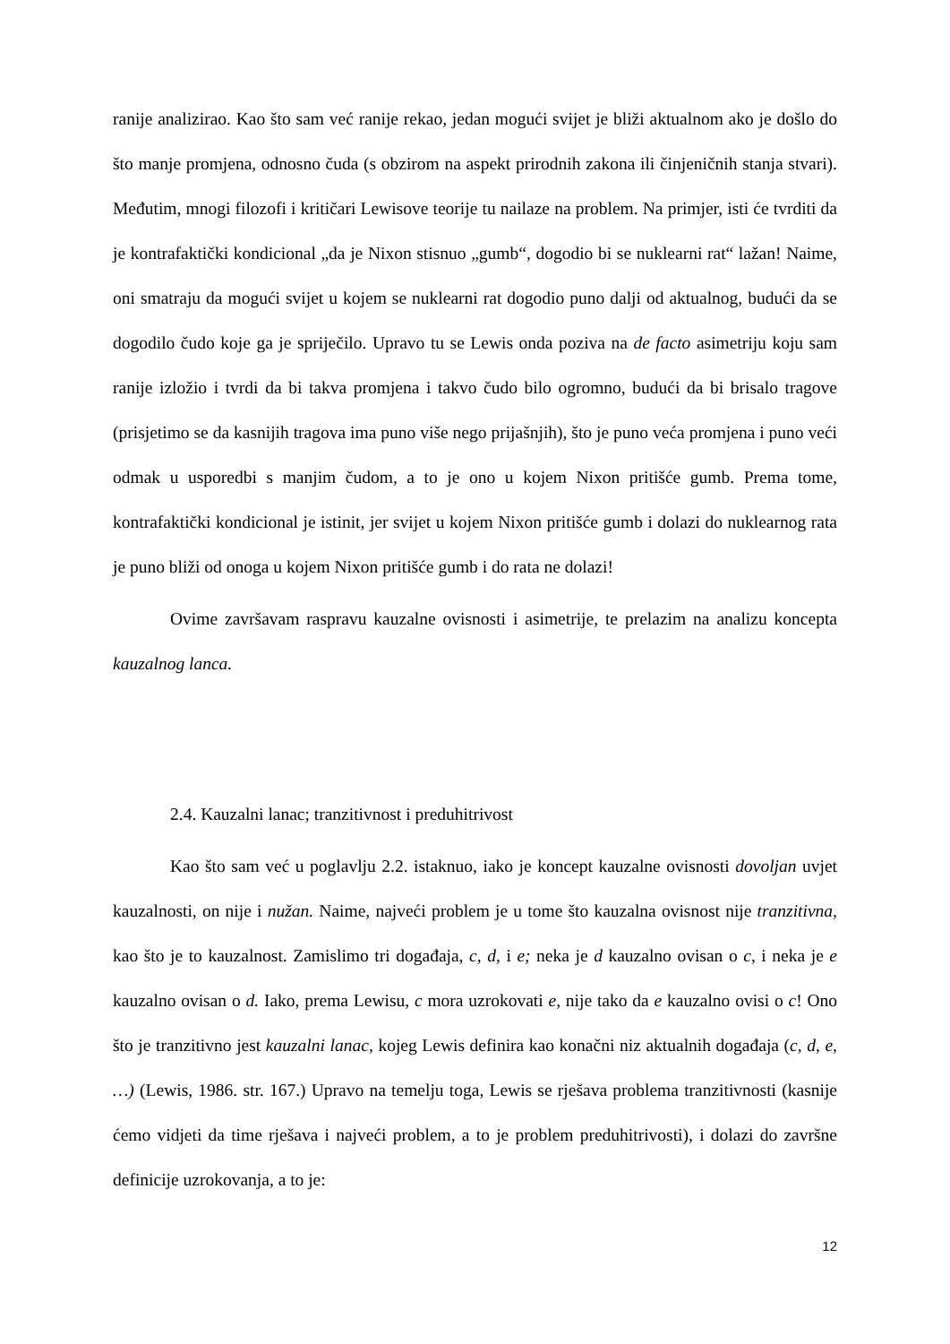ranije analizirao. Kao što sam već ranije rekao, jedan mogući svijet je bliži aktualnom ako je došlo do što manje promjena, odnosno čuda (s obzirom na aspekt prirodnih zakona ili činjeničnih stanja stvari). Međutim, mnogi filozofi i kritičari Lewisove teorije tu nailaze na problem. Na primjer, isti će tvrditi da je kontrafaktički kondicional „da je Nixon stisnuo „gumb“, dogodio bi se nuklearni rat“ lažan! Naime, oni smatraju da mogući svijet u kojem se nuklearni rat dogodio puno dalji od aktualnog, budući da se dogodilo čudo koje ga je spriječilo. Upravo tu se Lewis onda poziva na de facto asimetriju koju sam ranije izložio i tvrdi da bi takva promjena i takvo čudo bilo ogromno, budući da bi brisalo tragove (prisjetimo se da kasnijih tragova ima puno više nego prijašnjih), što je puno veća promjena i puno veći odmak u usporedbi s manjim čudom, a to je ono u kojem Nixon pritišće gumb. Prema tome, kontrafaktički kondicional je istinit, jer svijet u kojem Nixon pritišće gumb i dolazi do nuklearnog rata je puno bliži od onoga u kojem Nixon pritišće gumb i do rata ne dolazi!
Ovime završavam raspravu kauzalne ovisnosti i asimetrije, te prelazim na analizu koncepta kauzalnog lanca.
2.4. Kauzalni lanac; tranzitivnost i preduhitrivost
Kao što sam već u poglavlju 2.2. istaknuo, iako je koncept kauzalne ovisnosti dovoljan uvjet kauzalnosti, on nije i nužan. Naime, najveći problem je u tome što kauzalna ovisnost nije tranzitivna, kao što je to kauzalnost. Zamislimo tri događaja, c, d, i e; neka je d kauzalno ovisan o c, i neka je e kauzalno ovisan o d. Iako, prema Lewisu, c mora uzrokovati e, nije tako da e kauzalno ovisi o c! Ono što je tranzitivno jest kauzalni lanac, kojeg Lewis definira kao konačni niz aktualnih događaja (c, d, e, …) (Lewis, 1986. str. 167.) Upravo na temelju toga, Lewis se rješava problema tranzitivnosti (kasnije ćemo vidjeti da time rješava i najveći problem, a to je problem preduhitrivosti), i dolazi do završne definicije uzrokovanja, a to je:
12